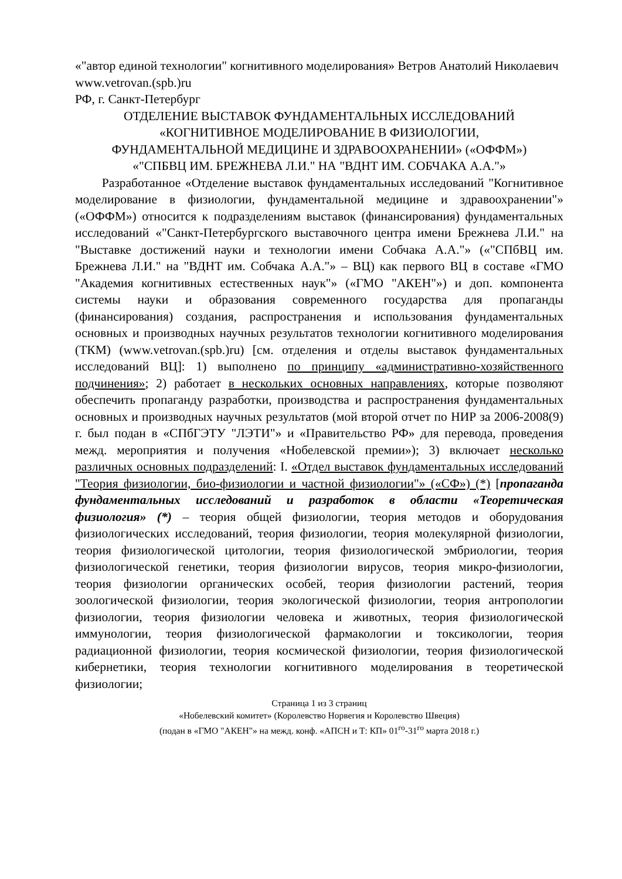«"автор единой технологии" когнитивного моделирования» Ветров Анатолий Николаевич
www.vetrovan.(spb.)ru
РФ, г. Санкт-Петербург
ОТДЕЛЕНИЕ ВЫСТАВОК ФУНДАМЕНТАЛЬНЫХ ИССЛЕДОВАНИЙ
«КОГНИТИВНОЕ МОДЕЛИРОВАНИЕ В ФИЗИОЛОГИИ,
ФУНДАМЕНТАЛЬНОЙ МЕДИЦИНЕ И ЗДРАВООХРАНЕНИИ» («ОФФМ»)
«"СПБВЦ ИМ. БРЕЖНЕВА Л.И." НА "ВДНТ ИМ. СОБЧАКА А.А."»
Разработанное «Отделение выставок фундаментальных исследований "Когнитивное моделирование в физиологии, фундаментальной медицине и здравоохранении"» («ОФФМ») относится к подразделениям выставок (финансирования) фундаментальных исследований «"Санкт-Петербургского выставочного центра имени Брежнева Л.И." на "Выставке достижений науки и технологии имени Собчака А.А."» («"СПбВЦ им. Брежнева Л.И." на "ВДНТ им. Собчака А.А."» – ВЦ) как первого ВЦ в составе «ГМО "Академия когнитивных естественных наук"» («ГМО "АКЕН"») и доп. компонента системы науки и образования современного государства для пропаганды (финансирования) создания, распространения и использования фундаментальных основных и производных научных результатов технологии когнитивного моделирования (ТКМ) (www.vetrovan.(spb.)ru) [см. отделения и отделы выставок фундаментальных исследований ВЦ]: 1) выполнено по принципу «административно-хозяйственного подчинения»; 2) работает в нескольких основных направлениях, которые позволяют обеспечить пропаганду разработки, производства и распространения фундаментальных основных и производных научных результатов (мой второй отчет по НИР за 2006-2008(9) г. был подан в «СПбГЭТУ "ЛЭТИ"» и «Правительство РФ» для перевода, проведения межд. мероприятия и получения «Нобелевской премии»); 3) включает несколько различных основных подразделений: I. «Отдел выставок фундаментальных исследований "Теория физиологии, био-физиологии и частной физиологии"» («СФ») (*) [пропаганда фундаментальных исследований и разработок в области «Теоретическая физиология» (*) – теория общей физиологии, теория методов и оборудования физиологических исследований, теория физиологии, теория молекулярной физиологии, теория физиологической цитологии, теория физиологической эмбриологии, теория физиологической генетики, теория физиологии вирусов, теория микро-физиологии, теория физиологии органических особей, теория физиологии растений, теория зоологической физиологии, теория экологической физиологии, теория антропологии физиологии, теория физиологии человека и животных, теория физиологической иммунологии, теория физиологической фармакологии и токсикологии, теория радиационной физиологии, теория космической физиологии, теория физиологической кибернетики, теория технологии когнитивного моделирования в теоретической физиологии;
Страница 1 из 3 страниц
«Нобелевский комитет» (Королевство Норвегия и Королевство Швеция)
(подан в «ГМО "АКЕН"» на межд. конф. «АПСН и Т: КП» 01<sup>го</sup>-31<sup>го</sup> марта 2018 г.)